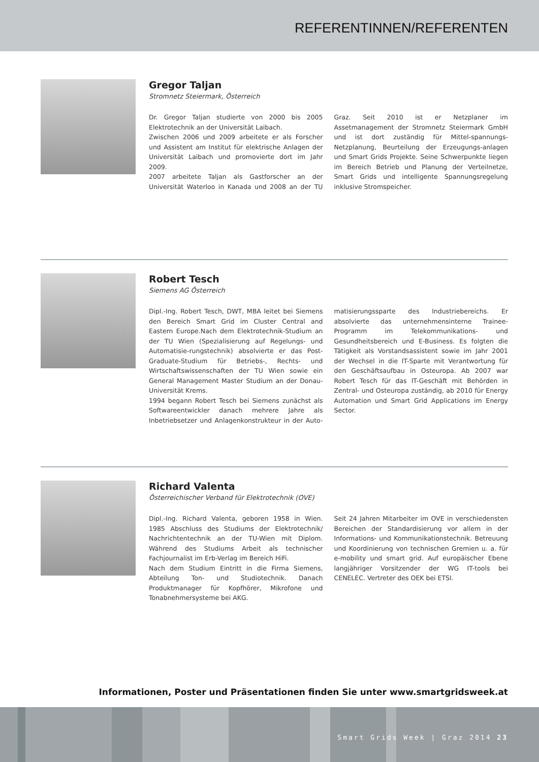REFERENTINNEN/REFERENTEN
Gregor Taljan
Stromnetz Steiermark, Österreich
Dr. Gregor Taljan studierte von 2000 bis 2005 Elektrotechnik an der Universität Laibach.
Zwischen 2006 und 2009 arbeitete er als Forscher und Assistent am Institut für elektrische Anlagen der Universität Laibach und promovierte dort im Jahr 2009.
2007 arbeitete Taljan als Gastforscher an der Universität Waterloo in Kanada und 2008 an der TU Graz. Seit 2010 ist er Netzplaner im Assetmanagement der Stromnetz Steiermark GmbH und ist dort zuständig für Mittel-spannungs-Netzplanung, Beurteilung der Erzeugungs-anlagen und Smart Grids Projekte. Seine Schwerpunkte liegen im Bereich Betrieb und Planung der Verteilnetze, Smart Grids und intelligente Spannungsregelung inklusive Stromspeicher.
Robert Tesch
Siemens AG Österreich
Dipl.-Ing. Robert Tesch, DWT, MBA leitet bei Siemens den Bereich Smart Grid im Cluster Central and Eastern Europe.Nach dem Elektrotechnik-Studium an der TU Wien (Spezialisierung auf Regelungs- und Automatisie-rungstechnik) absolvierte er das Post-Graduate-Studium für Betriebs-, Rechts- und Wirtschaftswissenschaften der TU Wien sowie ein General Management Master Studium an der Donau-Universität Krems.
1994 begann Robert Tesch bei Siemens zunächst als Softwareentwickler danach mehrere Jahre als Inbetriebsetzer und Anlagenkonstrukteur in der Auto-matisierungssparte des Industriebereichs. Er absolvierte das unternehmensinterne Trainee-Programm im Telekommunikations- und Gesundheitsbereich und E-Business. Es folgten die Tätigkeit als Vorstandsassistent sowie im Jahr 2001 der Wechsel in die IT-Sparte mit Verantwortung für den Geschäftsaufbau in Osteuropa. Ab 2007 war Robert Tesch für das IT-Geschäft mit Behörden in Zentral- und Osteuropa zuständig, ab 2010 für Energy Automation und Smart Grid Applications im Energy Sector.
Richard Valenta
Österreichischer Verband für Elektrotechnik (OVE)
Dipl.-Ing. Richard Valenta, geboren 1958 in Wien. 1985 Abschluss des Studiums der Elektrotechnik/ Nachrichtentechnik an der TU-Wien mit Diplom. Während des Studiums Arbeit als technischer Fachjournalist im Erb-Verlag im Bereich HiFi.
Nach dem Studium Eintritt in die Firma Siemens, Abteilung Ton- und Studiotechnik. Danach Produktmanager für Kopfhörer, Mikrofone und Tonabnehmersysteme bei AKG.
Seit 24 Jahren Mitarbeiter im OVE in verschiedensten Bereichen der Standardisierung vor allem in der Informations- und Kommunikationstechnik. Betreuung und Koordinierung von technischen Gremien u. a. für e-mobility und smart grid. Auf europäischer Ebene langjähriger Vorsitzender der WG IT-tools bei CENELEC. Vertreter des OEK bei ETSI.
Informationen, Poster und Präsentationen finden Sie unter www.smartgridsweek.at
Smart Grids Week | Graz 2014 23